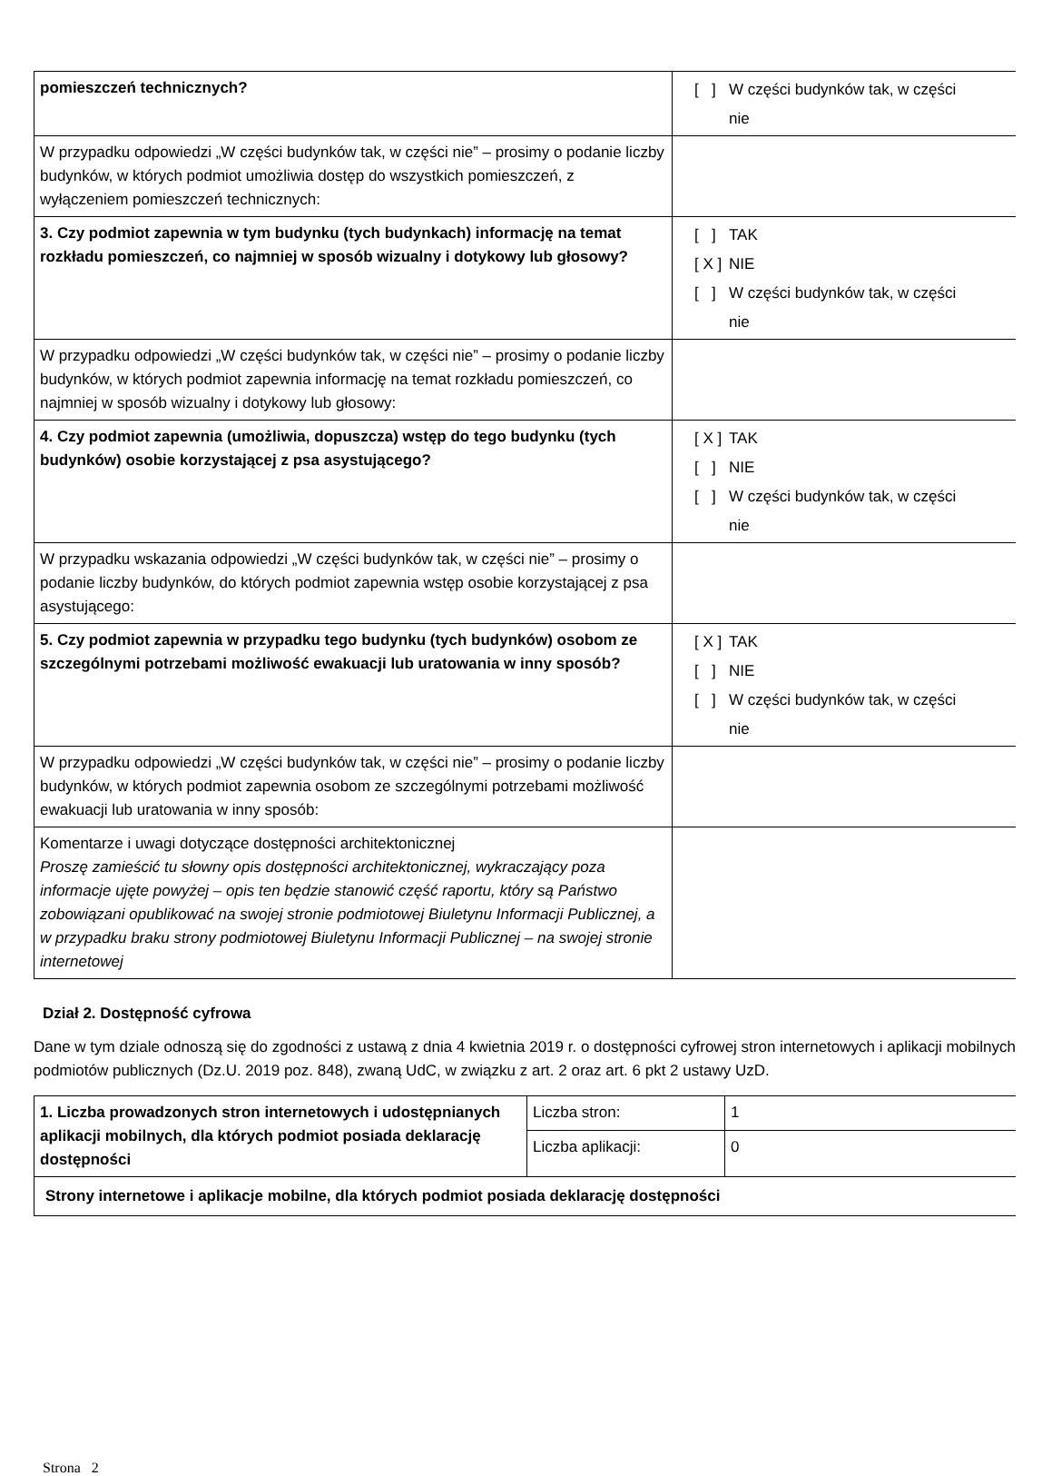| pomieszczeń technicznych? | [ ] W części budynków tak, w części nie |
| W przypadku odpowiedzi „W części budynków tak, w części nie” – prosimy o podanie liczby budynków, w których podmiot umożliwia dostęp do wszystkich pomieszczeń, z wyłączeniem pomieszczeń technicznych: | |
| 3. Czy podmiot zapewnia w tym budynku (tych budynkach) informację na temat rozkładu pomieszczeń, co najmniej w sposób wizualny i dotykowy lub głosowy? | [ ] TAK [ X ] NIE [ ] W części budynków tak, w części nie |
| W przypadku odpowiedzi „W części budynków tak, w części nie” – prosimy o podanie liczby budynków, w których podmiot zapewnia informację na temat rozkładu pomieszczeń, co najmniej w sposób wizualny i dotykowy lub głosowy: | |
| 4. Czy podmiot zapewnia (umożliwia, dopuszcza) wstęp do tego budynku (tych budynków) osobie korzystającej z psa asystującego? | [ X ] TAK [ ] NIE [ ] W części budynków tak, w części nie |
| W przypadku wskazania odpowiedzi „W części budynków tak, w części nie” – prosimy o podanie liczby budynków, do których podmiot zapewnia wstęp osobie korzystającej z psa asystującego: | |
| 5. Czy podmiot zapewnia w przypadku tego budynku (tych budynków) osobom ze szczególnymi potrzebami możliwość ewakuacji lub uratowania w inny sposób? | [ X ] TAK [ ] NIE [ ] W części budynków tak, w części nie |
| W przypadku odpowiedzi „W części budynków tak, w części nie” – prosimy o podanie liczby budynków, w których podmiot zapewnia osobom ze szczególnymi potrzebami możliwość ewakuacji lub uratowania w inny sposób: | |
| Komentarze i uwagi dotyczące dostępności architektonicznej Proszę zamieścić tu słowny opis dostępności architektonicznej, wykraczający poza informacje ujęte powyżej – opis ten będzie stanowić część raportu, który są Państwo zobowiązani opublikować na swojej stronie podmiotowej Biuletynu Informacji Publicznej, a w przypadku braku strony podmiotowej Biuletynu Informacji Publicznej – na swojej stronie internetowej | |
Dział 2. Dostępność cyfrowa
Dane w tym dziale odnoszą się do zgodności z ustawą z dnia 4 kwietnia 2019 r. o dostępności cyfrowej stron internetowych i aplikacji mobilnych podmiotów publicznych (Dz.U. 2019 poz. 848), zwaną UdC, w związku z art. 2 oraz art. 6 pkt 2 ustawy UzD.
| 1. Liczba prowadzonych stron internetowych i udostępnianych aplikacji mobilnych, dla których podmiot posiada deklarację dostępności | Liczba stron: | 1 |
| | Liczba aplikacji: | 0 |
| Strony internetowe i aplikacje mobilne, dla których podmiot posiada deklarację dostępności | | |
Strona 2